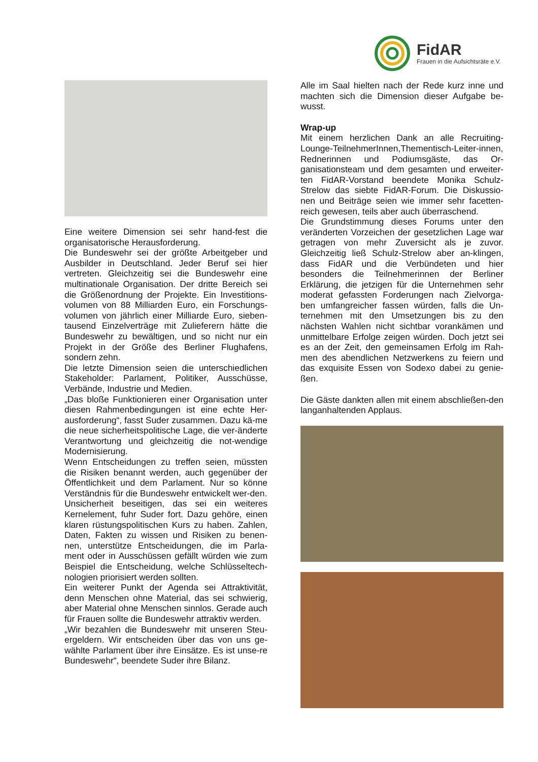FidAR
Frauen in die Aufsichtsräte e.V.
Eine weitere Dimension sei sehr hand-fest die organisatorische Herausforderung.
Die Bundeswehr sei der größte Arbeitgeber und Ausbilder in Deutschland. Jeder Beruf sei hier vertreten. Gleichzeitig sei die Bundeswehr eine multinationale Organisation. Der dritte Bereich sei die Größenordnung der Projekte. Ein Investitions-volumen von 88 Milliarden Euro, ein Forschungs-volumen von jährlich einer Milliarde Euro, sieben-tausend Einzelverträge mit Zulieferern hätte die Bundeswehr zu bewältigen, und so nicht nur ein Projekt in der Größe des Berliner Flughafens, sondern zehn.
Die letzte Dimension seien die unterschiedlichen Stakeholder: Parlament, Politiker, Ausschüsse, Verbände, Industrie und Medien.
„Das bloße Funktionieren einer Organisation unter diesen Rahmenbedingungen ist eine echte Her-ausforderung“, fasst Suder zusammen. Dazu kä-me die neue sicherheitspolitische Lage, die ver-änderte Verantwortung und gleichzeitig die not-wendige Modernisierung.
Wenn Entscheidungen zu treffen seien, müssten die Risiken benannt werden, auch gegenüber der Öffentlichkeit und dem Parlament. Nur so könne Verständnis für die Bundeswehr entwickelt wer-den.
Unsicherheit beseitigen, das sei ein weiteres Kernelement, fuhr Suder fort. Dazu gehöre, einen klaren rüstungspolitischen Kurs zu haben. Zahlen, Daten, Fakten zu wissen und Risiken zu benen-nen, unterstütze Entscheidungen, die im Parla-ment oder in Ausschüssen gefällt würden wie zum Beispiel die Entscheidung, welche Schlüsseltech-nologien priorisiert werden sollten.
Ein weiterer Punkt der Agenda sei Attraktivität, denn Menschen ohne Material, das sei schwierig, aber Material ohne Menschen sinnlos. Gerade auch für Frauen sollte die Bundeswehr attraktiv werden.
„Wir bezahlen die Bundeswehr mit unseren Steu-ergeldern. Wir entscheiden über das von uns ge-wählte Parlament über ihre Einsätze. Es ist unse-re Bundeswehr“, beendete Suder ihre Bilanz.
Alle im Saal hielten nach der Rede kurz inne und machten sich die Dimension dieser Aufgabe be-wusst.
Wrap-up
Mit einem herzlichen Dank an alle Recruiting-Lounge-TeilnehmerInnen,Thementisch-Leiter-innen, Rednerinnen und Podiumsgäste, das Or-ganisationsteam und dem gesamten und erweiter-ten FidAR-Vorstand beendete Monika Schulz-Strelow das siebte FidAR-Forum. Die Diskussio-nen und Beiträge seien wie immer sehr facetten-reich gewesen, teils aber auch überraschend.
Die Grundstimmung dieses Forums unter den veränderten Vorzeichen der gesetzlichen Lage war getragen von mehr Zuversicht als je zuvor. Gleichzeitig ließ Schulz-Strelow aber an-klingen, dass FidAR und die Verbündeten und hier besonders die Teilnehmerinnen der Berliner Erklärung, die jetzigen für die Unternehmen sehr moderat gefassten Forderungen nach Zielvorga-ben umfangreicher fassen würden, falls die Un-ternehmen mit den Umsetzungen bis zu den nächsten Wahlen nicht sichtbar vorankämen und unmittelbare Erfolge zeigen würden. Doch jetzt sei es an der Zeit, den gemeinsamen Erfolg im Rah-men des abendlichen Netzwerkens zu feiern und das exquisite Essen von Sodexo dabei zu genie-ßen.
Die Gäste dankten allen mit einem abschließen-den langanhaltenden Applaus.